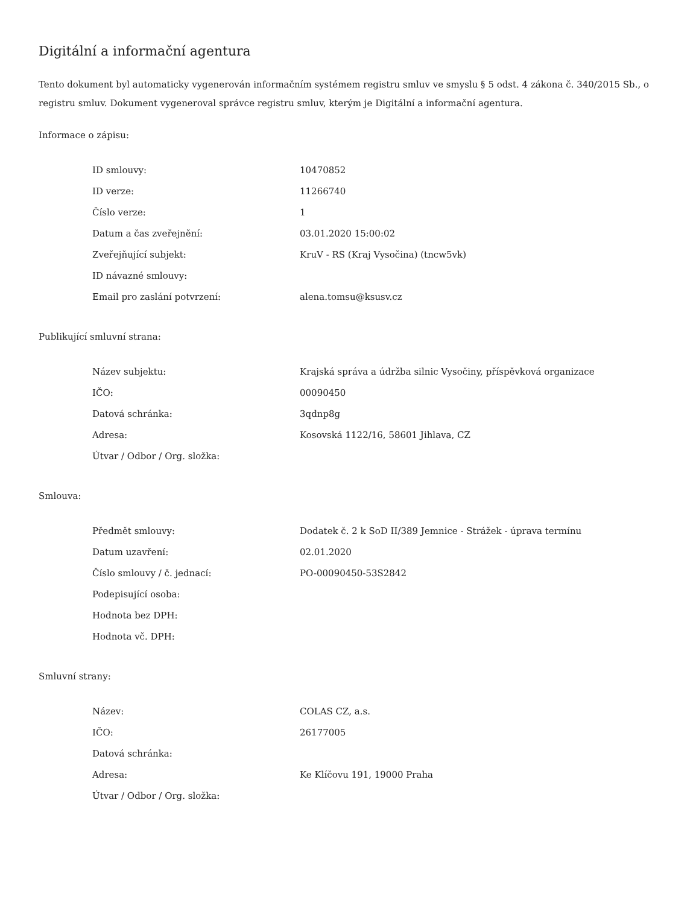Digitální a informační agentura
Tento dokument byl automaticky vygenerován informačním systémem registru smluv ve smyslu § 5 odst. 4 zákona č. 340/2015 Sb., o registru smluv. Dokument vygeneroval správce registru smluv, kterým je Digitální a informační agentura.
Informace o zápisu:
| ID smlouvy: | 10470852 |
| ID verze: | 11266740 |
| Číslo verze: | 1 |
| Datum a čas zveřejnění: | 03.01.2020 15:00:02 |
| Zveřejňující subjekt: | KruV - RS (Kraj Vysočina) (tncw5vk) |
| ID návazné smlouvy: | |
| Email pro zaslání potvrzení: | alena.tomsu@ksusv.cz |
Publikující smluvní strana:
| Název subjektu: | Krajská správa a údržba silnic Vysočiny, příspěvková organizace |
| IČO: | 00090450 |
| Datová schránka: | 3qdnp8g |
| Adresa: | Kosovská 1122/16, 58601 Jihlava, CZ |
| Útvar / Odbor / Org. složka: | |
Smlouva:
| Předmět smlouvy: | Dodatek č. 2 k SoD II/389 Jemnice - Strážek - úprava termínu |
| Datum uzavření: | 02.01.2020 |
| Číslo smlouvy / č. jednací: | PO-00090450-53S2842 |
| Podepisující osoba: | |
| Hodnota bez DPH: | |
| Hodnota vč. DPH: | |
Smluvní strany:
| Název: | COLAS CZ, a.s. |
| IČO: | 26177005 |
| Datová schránka: | |
| Adresa: | Ke Klíčovu 191, 19000 Praha |
| Útvar / Odbor / Org. složka: | |